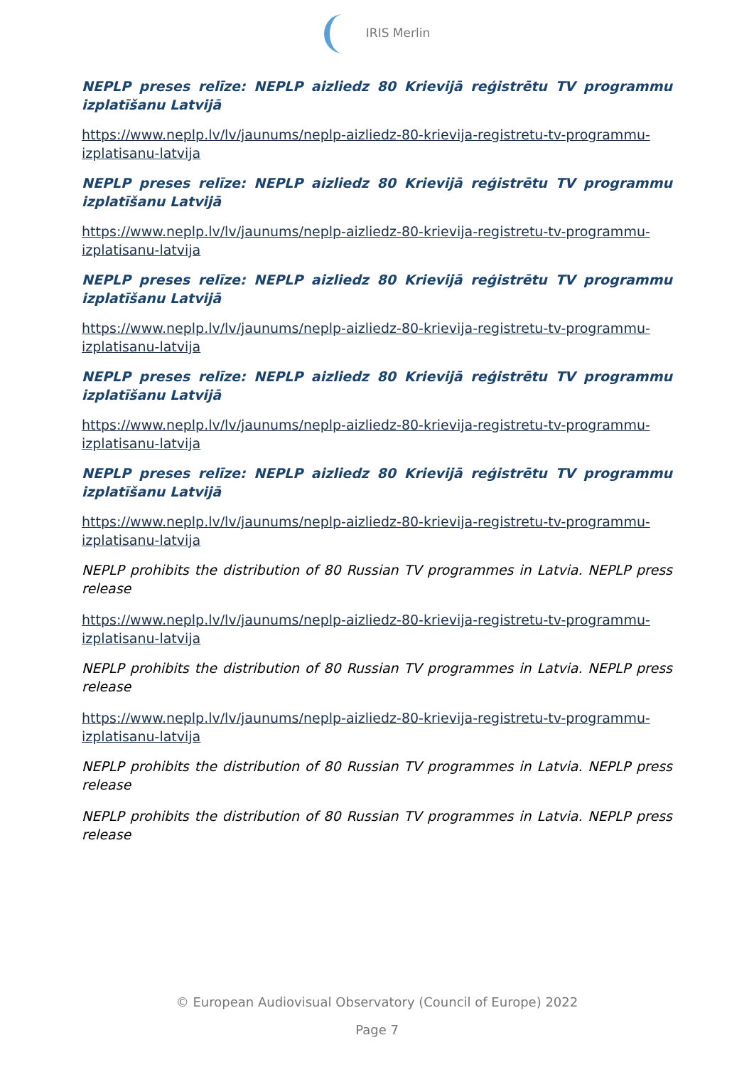IRIS Merlin
NEPLP preses relīze: NEPLP aizliedz 80 Krievijā reģistrētu TV programmu izplatīšanu Latvijā
https://www.neplp.lv/lv/jaunums/neplp-aizliedz-80-krievija-registretu-tv-programmu-izplatisanu-latvija
NEPLP preses relīze: NEPLP aizliedz 80 Krievijā reģistrētu TV programmu izplatīšanu Latvijā
https://www.neplp.lv/lv/jaunums/neplp-aizliedz-80-krievija-registretu-tv-programmu-izplatisanu-latvija
NEPLP preses relīze: NEPLP aizliedz 80 Krievijā reģistrētu TV programmu izplatīšanu Latvijā
https://www.neplp.lv/lv/jaunums/neplp-aizliedz-80-krievija-registretu-tv-programmu-izplatisanu-latvija
NEPLP preses relīze: NEPLP aizliedz 80 Krievijā reģistrētu TV programmu izplatīšanu Latvijā
https://www.neplp.lv/lv/jaunums/neplp-aizliedz-80-krievija-registretu-tv-programmu-izplatisanu-latvija
NEPLP preses relīze: NEPLP aizliedz 80 Krievijā reģistrētu TV programmu izplatīšanu Latvijā
https://www.neplp.lv/lv/jaunums/neplp-aizliedz-80-krievija-registretu-tv-programmu-izplatisanu-latvija
NEPLP prohibits the distribution of 80 Russian TV programmes in Latvia. NEPLP press release
https://www.neplp.lv/lv/jaunums/neplp-aizliedz-80-krievija-registretu-tv-programmu-izplatisanu-latvija
NEPLP prohibits the distribution of 80 Russian TV programmes in Latvia. NEPLP press release
https://www.neplp.lv/lv/jaunums/neplp-aizliedz-80-krievija-registretu-tv-programmu-izplatisanu-latvija
NEPLP prohibits the distribution of 80 Russian TV programmes in Latvia. NEPLP press release
NEPLP prohibits the distribution of 80 Russian TV programmes in Latvia. NEPLP press release
© European Audiovisual Observatory (Council of Europe) 2022
Page 7